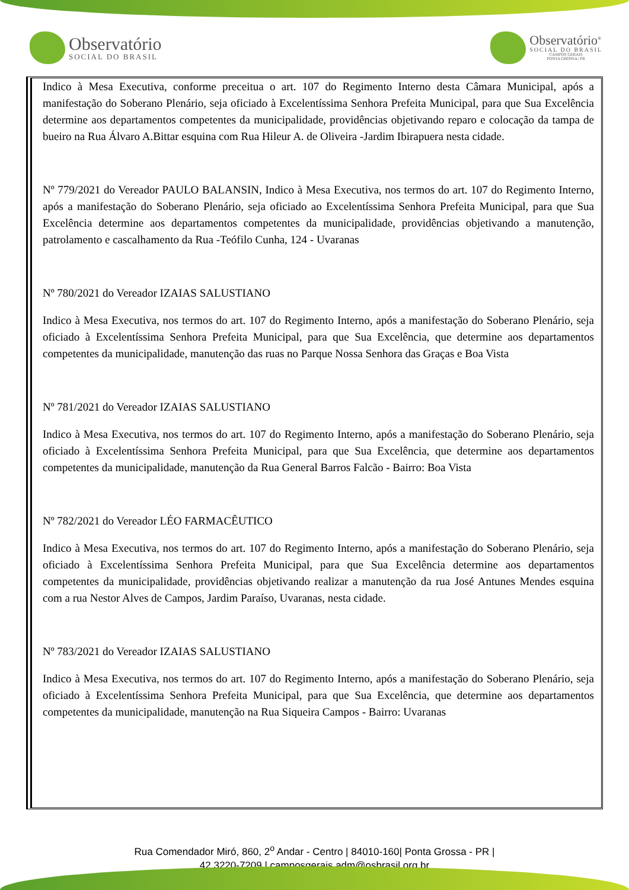Observatório
SOCIAL DO BRASIL
Observatório<sup>®</sup>
SOCIAL DO BRASIL
CAMPOS GERAIS
PONTA GROSSA | PR
Indico à Mesa Executiva, conforme preceitua o art. 107 do Regimento Interno desta Câmara Municipal, após a manifestação do Soberano Plenário, seja oficiado à Excelentíssima Senhora Prefeita Municipal, para que Sua Excelência determine aos departamentos competentes da municipalidade, providências objetivando reparo e colocação da tampa de bueiro na Rua Álvaro A.Bittar esquina com Rua Hileur A. de Oliveira -Jardim Ibirapuera nesta cidade.
Nº 779/2021 do Vereador PAULO BALANSIN, Indico à Mesa Executiva, nos termos do art. 107 do Regimento Interno, após a manifestação do Soberano Plenário, seja oficiado ao Excelentíssima Senhora Prefeita Municipal, para que Sua Excelência determine aos departamentos competentes da municipalidade, providências objetivando a manutenção, patrolamento e cascalhamento da Rua -Teófilo Cunha, 124 - Uvaranas
Nº 780/2021 do Vereador IZAIAS SALUSTIANO
Indico à Mesa Executiva, nos termos do art. 107 do Regimento Interno, após a manifestação do Soberano Plenário, seja oficiado à Excelentíssima Senhora Prefeita Municipal, para que Sua Excelência, que determine aos departamentos competentes da municipalidade, manutenção das ruas no Parque Nossa Senhora das Graças e Boa Vista
Nº 781/2021 do Vereador IZAIAS SALUSTIANO
Indico à Mesa Executiva, nos termos do art. 107 do Regimento Interno, após a manifestação do Soberano Plenário, seja oficiado à Excelentíssima Senhora Prefeita Municipal, para que Sua Excelência, que determine aos departamentos competentes da municipalidade, manutenção da Rua General Barros Falcão - Bairro: Boa Vista
Nº 782/2021 do Vereador LÉO FARMACÊUTICO
Indico à Mesa Executiva, nos termos do art. 107 do Regimento Interno, após a manifestação do Soberano Plenário, seja oficiado à Excelentíssima Senhora Prefeita Municipal, para que Sua Excelência determine aos departamentos competentes da municipalidade, providências objetivando realizar a manutenção da rua José Antunes Mendes esquina com a rua Nestor Alves de Campos, Jardim Paraíso, Uvaranas, nesta cidade.
Nº 783/2021 do Vereador IZAIAS SALUSTIANO
Indico à Mesa Executiva, nos termos do art. 107 do Regimento Interno, após a manifestação do Soberano Plenário, seja oficiado à Excelentíssima Senhora Prefeita Municipal, para que Sua Excelência, que determine aos departamentos competentes da municipalidade, manutenção na Rua Siqueira Campos - Bairro: Uvaranas
Rua Comendador Miró, 860, 2<sup>o</sup> Andar - Centro | 84010-160| Ponta Grossa - PR |
42 3220-7209 | camposgerais.adm@osbrasil.org.br